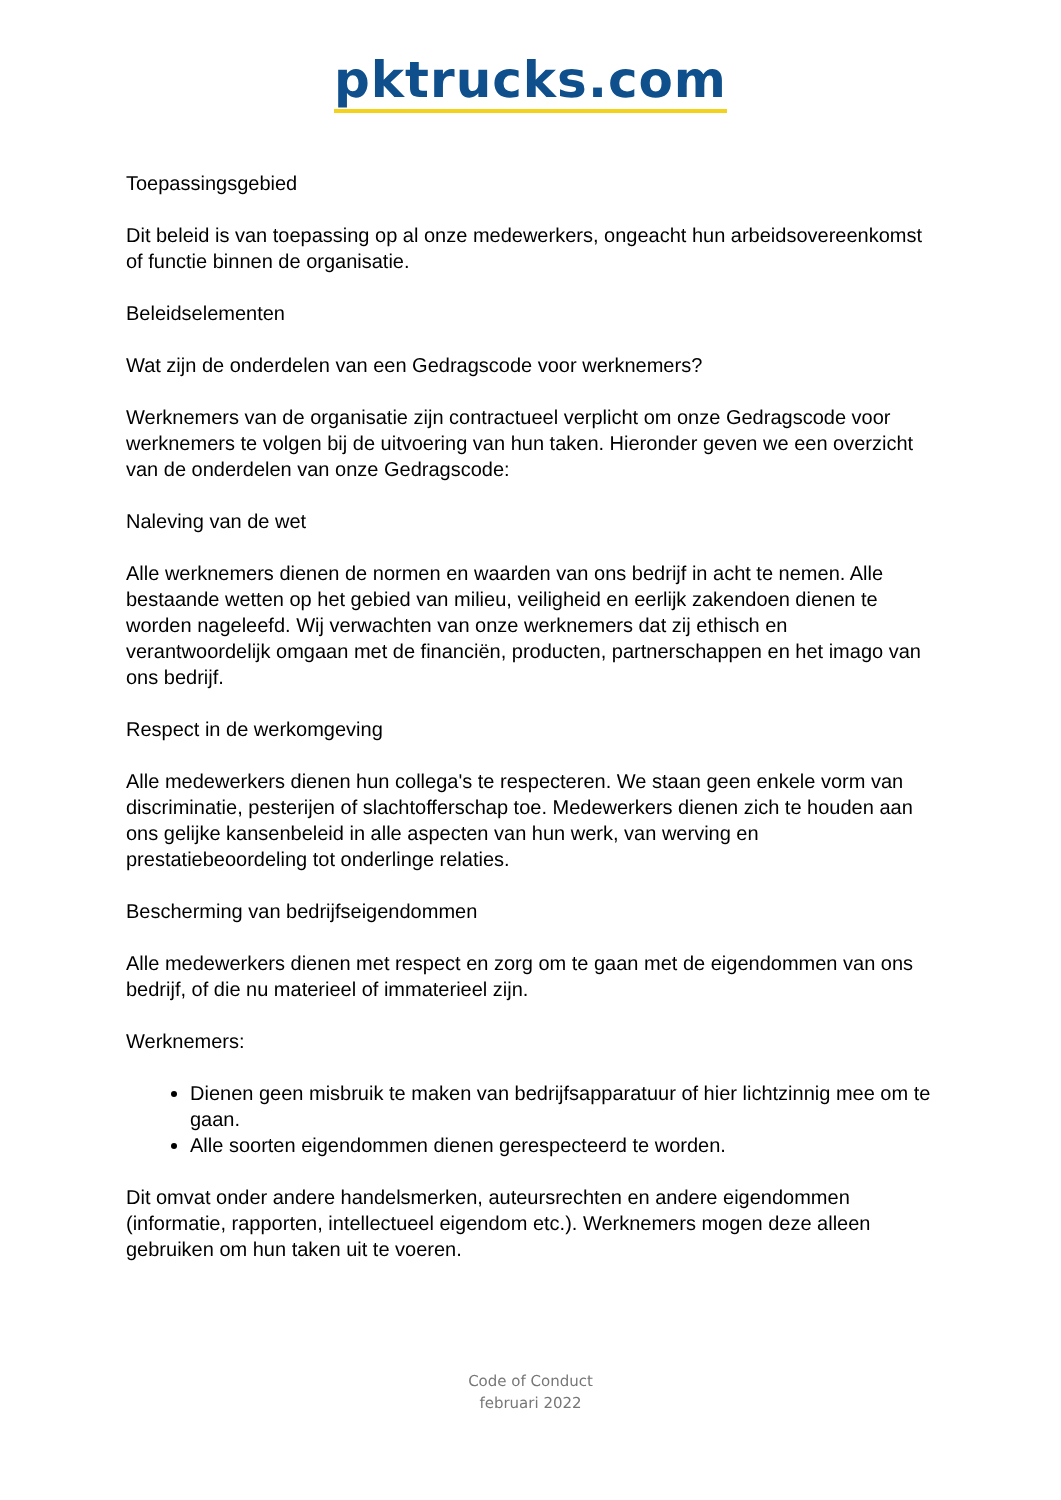pktrucks.com
Toepassingsgebied
Dit beleid is van toepassing op al onze medewerkers, ongeacht hun arbeidsovereenkomst of functie binnen de organisatie.
Beleidselementen
Wat zijn de onderdelen van een Gedragscode voor werknemers?
Werknemers van de organisatie zijn contractueel verplicht om onze Gedragscode voor werknemers te volgen bij de uitvoering van hun taken. Hieronder geven we een overzicht van de onderdelen van onze Gedragscode:
Naleving van de wet
Alle werknemers dienen de normen en waarden van ons bedrijf in acht te nemen. Alle bestaande wetten op het gebied van milieu, veiligheid en eerlijk zakendoen dienen te worden nageleefd. Wij verwachten van onze werknemers dat zij ethisch en verantwoordelijk omgaan met de financiën, producten, partnerschappen en het imago van ons bedrijf.
Respect in de werkomgeving
Alle medewerkers dienen hun collega's te respecteren. We staan geen enkele vorm van discriminatie, pesterijen of slachtofferschap toe. Medewerkers dienen zich te houden aan ons gelijke kansenbeleid in alle aspecten van hun werk, van werving en prestatiebeoordeling tot onderlinge relaties.
Bescherming van bedrijfseigendommen
Alle medewerkers dienen met respect en zorg om te gaan met de eigendommen van ons bedrijf, of die nu materieel of immaterieel zijn.
Werknemers:
Dienen geen misbruik te maken van bedrijfsapparatuur of hier lichtzinnig mee om te gaan.
Alle soorten eigendommen dienen gerespecteerd te worden.
Dit omvat onder andere handelsmerken, auteursrechten en andere eigendommen (informatie, rapporten, intellectueel eigendom etc.). Werknemers mogen deze alleen gebruiken om hun taken uit te voeren.
Code of Conduct
februari 2022